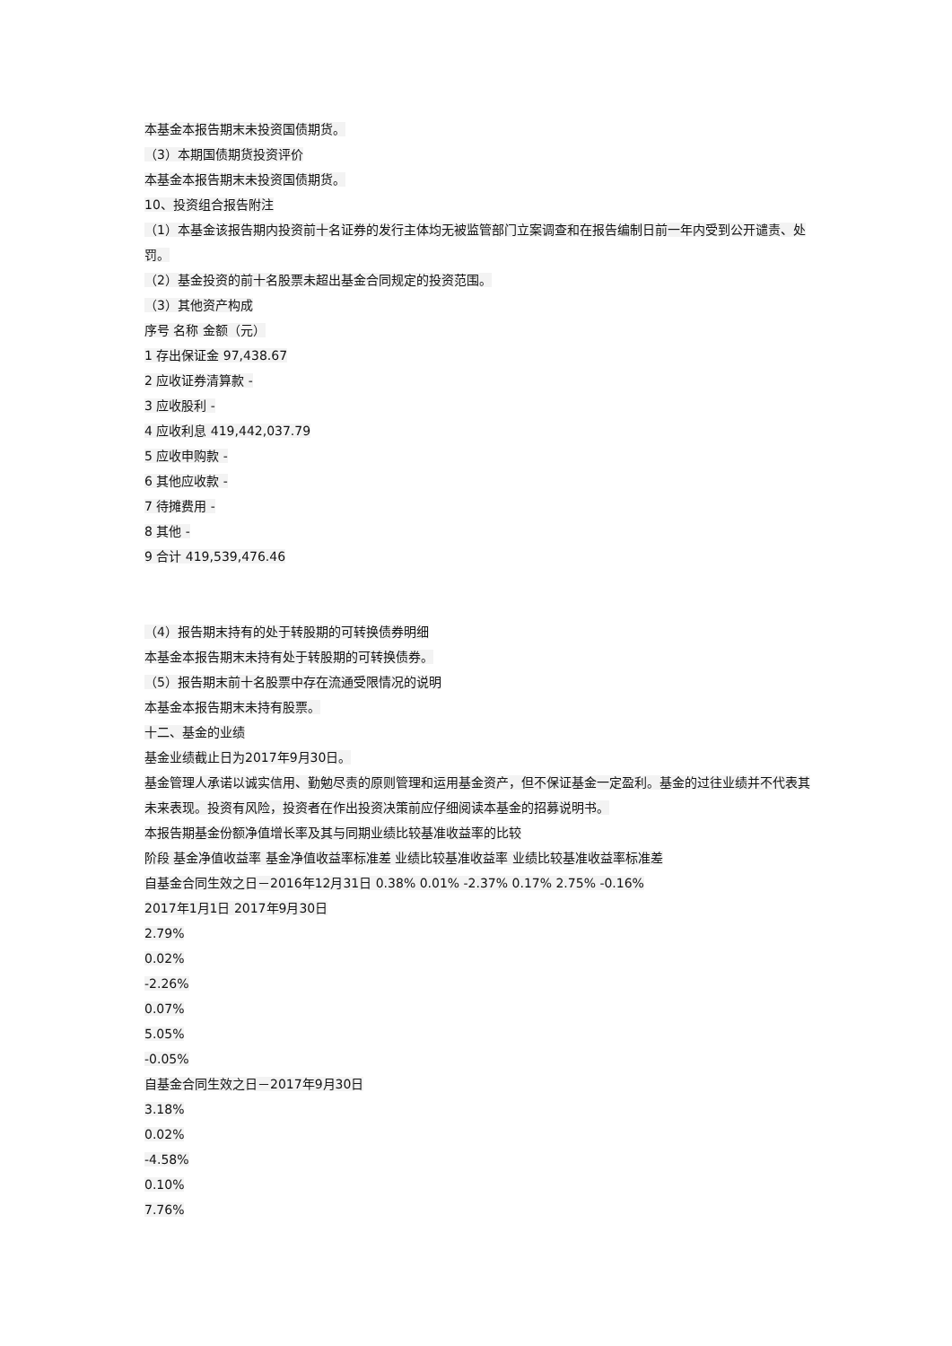本基金本报告期末未投资国债期货。
（3）本期国债期货投资评价
本基金本报告期末未投资国债期货。
10、投资组合报告附注
（1）本基金该报告期内投资前十名证券的发行主体均无被监管部门立案调查和在报告编制日前一年内受到公开谴责、处罚。
（2）基金投资的前十名股票未超出基金合同规定的投资范围。
（3）其他资产构成
序号 名称 金额（元）
1 存出保证金 97,438.67
2 应收证券清算款 -
3 应收股利 -
4 应收利息 419,442,037.79
5 应收申购款 -
6 其他应收款 -
7 待摊费用 -
8 其他 -
9 合计 419,539,476.46
（4）报告期末持有的处于转股期的可转换债券明细
本基金本报告期末未持有处于转股期的可转换债券。
（5）报告期末前十名股票中存在流通受限情况的说明
本基金本报告期末未持有股票。
十二、基金的业绩
基金业绩截止日为2017年9月30日。
基金管理人承诺以诚实信用、勤勉尽责的原则管理和运用基金资产，但不保证基金一定盈利。基金的过往业绩并不代表其未来表现。投资有风险，投资者在作出投资决策前应仔细阅读本基金的招募说明书。
本报告期基金份额净值增长率及其与同期业绩比较基准收益率的比较
阶段 基金净值收益率 基金净值收益率标准差 业绩比较基准收益率 业绩比较基准收益率标准差
自基金合同生效之日－2016年12月31日 0.38% 0.01% -2.37% 0.17% 2.75% -0.16%
2017年1月1日 2017年9月30日
2.79%
0.02%
-2.26%
0.07%
5.05%
-0.05%
自基金合同生效之日－2017年9月30日
3.18%
0.02%
-4.58%
0.10%
7.76%